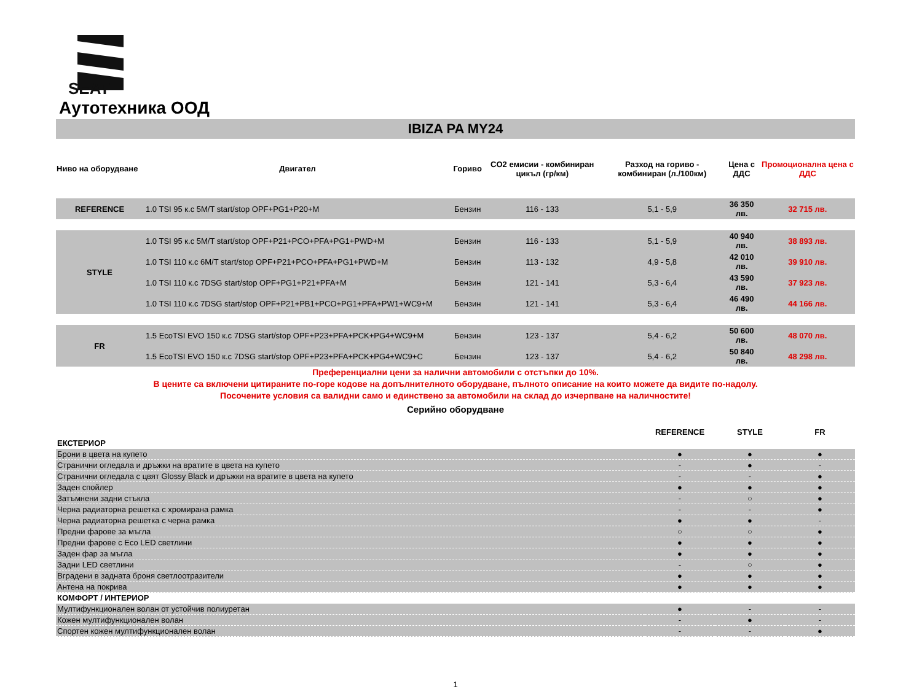SEAT
Аутотехника ООД
IBIZA PA MY24
| Ниво на оборудване | Двигател | Гориво | CO2 емисии - комбиниран цикъл (гр/км) | Разход на гориво - комбиниран (л./100км) | Цена с ДДС | Промоционална цена с ДДС |
| --- | --- | --- | --- | --- | --- | --- |
| REFERENCE | 1.0 TSI 95 к.с 5M/T start/stop OPF+PG1+P20+M | Бензин | 116 - 133 | 5,1 - 5,9 | 36 350 лв. | 32 715 лв. |
| STYLE | 1.0 TSI 95 к.с 5M/T start/stop OPF+P21+PCO+PFA+PG1+PWD+M | Бензин | 116 - 133 | 5,1 - 5,9 | 40 940 лв. | 38 893 лв. |
| | 1.0 TSI 110 к.с 6M/T start/stop OPF+P21+PCO+PFA+PG1+PWD+M | Бензин | 113 - 132 | 4,9 - 5,8 | 42 010 лв. | 39 910 лв. |
| | 1.0 TSI 110 к.с 7DSG start/stop OPF+PG1+P21+PFA+M | Бензин | 121 - 141 | 5,3 - 6,4 | 43 590 лв. | 37 923 лв. |
| | 1.0 TSI 110 к.с 7DSG start/stop OPF+P21+PB1+PCO+PG1+PFA+PW1+WC9+M | Бензин | 121 - 141 | 5,3 - 6,4 | 46 490 лв. | 44 166 лв. |
| FR | 1.5 EcoTSI EVO 150 к.с 7DSG start/stop OPF+P23+PFA+PCK+PG4+WC9+M | Бензин | 123 - 137 | 5,4 - 6,2 | 50 600 лв. | 48 070 лв. |
| | 1.5 EcoTSI EVO 150 к.с 7DSG start/stop OPF+P23+PFA+PCK+PG4+WC9+C | Бензин | 123 - 137 | 5,4 - 6,2 | 50 840 лв. | 48 298 лв. |
Преференциални цени за налични автомобили с отстъпки до 10%.
В цените са включени цитираните по-горе кодове на допълнителното оборудване, пълното описание на които можете да видите по-надолу.
Посочените условия са валидни само и единствено за автомобили на склад до изчерпване на наличностите!
Серийно оборудване
| | REFERENCE | STYLE | FR |
| ЕКСТЕРИОР | | | |
| Брони в цвета на купето | ● | ● | ● |
| Странични огледала и дръжки на вратите в цвета на купето | - | ● | - |
| Странични огледала с цвят Glossy Black и дръжки на вратите в цвета на купето | - | - | ● |
| Заден спойлер | ● | ● | ● |
| Затъмнени задни стъкла | - | ○ | ● |
| Черна радиаторна решетка с хромирана рамка | - | - | ● |
| Черна радиаторна решетка с черна рамка | ● | ● | - |
| Предни фарове за мъгла | ○ | ○ | ● |
| Предни фарове с Eco LED светлини | ● | ● | ● |
| Заден фар за мъгла | ● | ● | ● |
| Задни LED светлини | - | ○ | ● |
| Вградени в задната броня светлоотразители | ● | ● | ● |
| Антена на покрива | ● | ● | ● |
| КОМФОРТ / ИНТЕРИОР | | | |
| Мултифункционален волан от устойчив полиуретан | ● | - | - |
| Кожен мултифункционален волан | - | ● | - |
| Спортен кожен мултифункционален волан | - | - | ● |
1